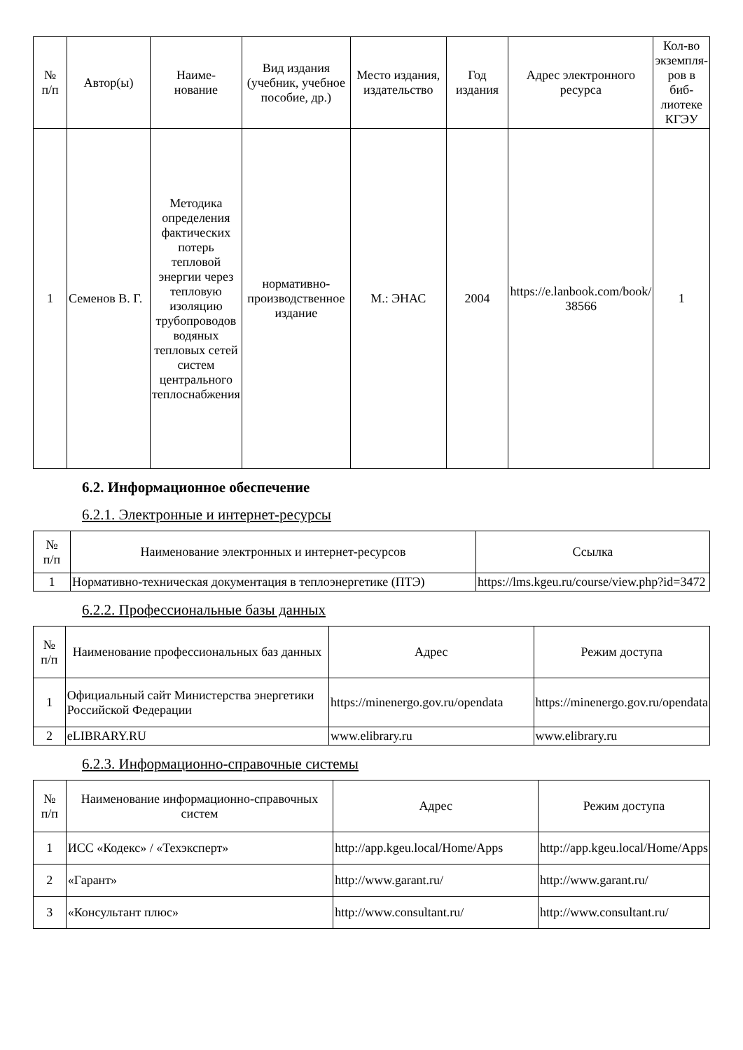| № п/п | Автор(ы) | Наиме- нование | Вид издания (учебник, учебное пособие, др.) | Место издания, издательство | Год издания | Адрес электронного ресурса | Кол-во экземпля- ров в биб-лиотеке КГЭУ |
| --- | --- | --- | --- | --- | --- | --- | --- |
| 1 | Семенов В. Г. | Методика определения фактических потерь тепловой энергии через тепловую изоляцию трубопроводов водяных тепловых сетей систем центрального теплоснабжения | нормативно-производственное издание | М.: ЭНАС | 2004 | https://e.lanbook.com/book/ 38566 | 1 |
6.2. Информационное обеспечение
6.2.1. Электронные и интернет-ресурсы
| № п/п | Наименование электронных и интернет-ресурсов | Ссылка |
| --- | --- | --- |
| 1 | Нормативно-техническая документация в теплоэнергетике (ПТЭ) | https://lms.kgeu.ru/course/view.php?id=3472 |
6.2.2. Профессиональные базы данных
| № п/п | Наименование профессиональных баз данных | Адрес | Режим доступа |
| --- | --- | --- | --- |
| 1 | Официальный сайт Министерства энергетики Российской Федерации | https://minenergo.gov.ru/opendata | https://minenergo.gov.ru/opendata |
| 2 | eLIBRARY.RU | www.elibrary.ru | www.elibrary.ru |
6.2.3. Информационно-справочные системы
| № п/п | Наименование информационно-справочных систем | Адрес | Режим доступа |
| --- | --- | --- | --- |
| 1 | ИСС «Кодекс» / «Техэксперт» | http://app.kgeu.local/Home/Apps | http://app.kgeu.local/Home/Apps |
| 2 | «Гарант» | http://www.garant.ru/ | http://www.garant.ru/ |
| 3 | «Консультант плюс» | http://www.consultant.ru/ | http://www.consultant.ru/ |